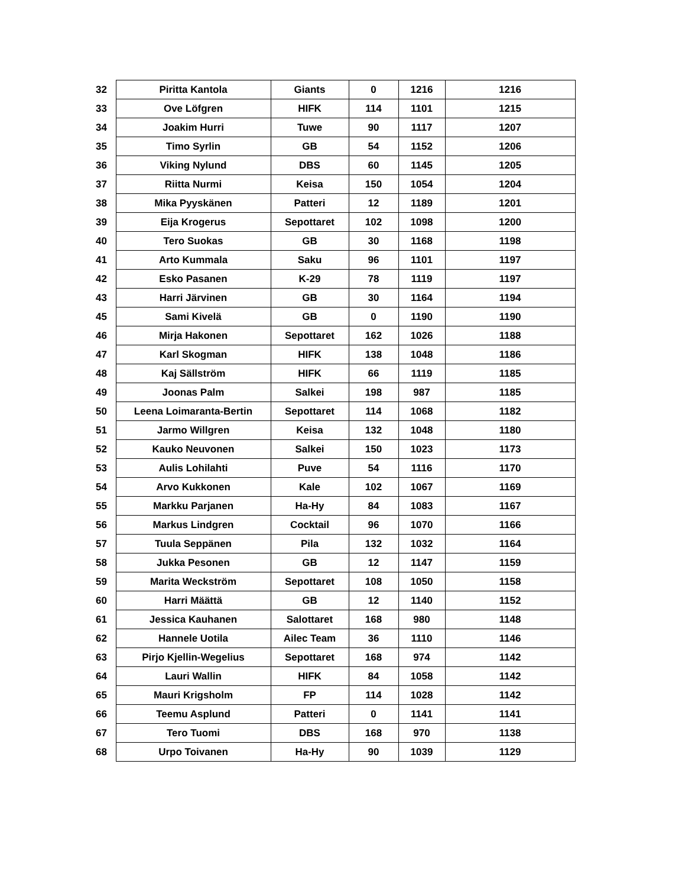| 32 | Piritta Kantola | Giants | 0 | 1216 | 1216 |
| 33 | Ove Löfgren | HIFK | 114 | 1101 | 1215 |
| 34 | Joakim Hurri | Tuwe | 90 | 1117 | 1207 |
| 35 | Timo Syrlin | GB | 54 | 1152 | 1206 |
| 36 | Viking Nylund | DBS | 60 | 1145 | 1205 |
| 37 | Riitta Nurmi | Keisa | 150 | 1054 | 1204 |
| 38 | Mika Pyyskänen | Patteri | 12 | 1189 | 1201 |
| 39 | Eija Krogerus | Sepottaret | 102 | 1098 | 1200 |
| 40 | Tero Suokas | GB | 30 | 1168 | 1198 |
| 41 | Arto Kummala | Saku | 96 | 1101 | 1197 |
| 42 | Esko Pasanen | K-29 | 78 | 1119 | 1197 |
| 43 | Harri Järvinen | GB | 30 | 1164 | 1194 |
| 45 | Sami Kivelä | GB | 0 | 1190 | 1190 |
| 46 | Mirja Hakonen | Sepottaret | 162 | 1026 | 1188 |
| 47 | Karl Skogman | HIFK | 138 | 1048 | 1186 |
| 48 | Kaj Sällström | HIFK | 66 | 1119 | 1185 |
| 49 | Joonas Palm | Salkei | 198 | 987 | 1185 |
| 50 | Leena Loimaranta-Bertin | Sepottaret | 114 | 1068 | 1182 |
| 51 | Jarmo Willgren | Keisa | 132 | 1048 | 1180 |
| 52 | Kauko Neuvonen | Salkei | 150 | 1023 | 1173 |
| 53 | Aulis Lohilahti | Puve | 54 | 1116 | 1170 |
| 54 | Arvo Kukkonen | Kale | 102 | 1067 | 1169 |
| 55 | Markku Parjanen | Ha-Hy | 84 | 1083 | 1167 |
| 56 | Markus Lindgren | Cocktail | 96 | 1070 | 1166 |
| 57 | Tuula Seppänen | Pila | 132 | 1032 | 1164 |
| 58 | Jukka Pesonen | GB | 12 | 1147 | 1159 |
| 59 | Marita Weckström | Sepottaret | 108 | 1050 | 1158 |
| 60 | Harri Määttä | GB | 12 | 1140 | 1152 |
| 61 | Jessica Kauhanen | Salottaret | 168 | 980 | 1148 |
| 62 | Hannele Uotila | Ailec Team | 36 | 1110 | 1146 |
| 63 | Pirjo Kjellin-Wegelius | Sepottaret | 168 | 974 | 1142 |
| 64 | Lauri Wallin | HIFK | 84 | 1058 | 1142 |
| 65 | Mauri Krigsholm | FP | 114 | 1028 | 1142 |
| 66 | Teemu Asplund | Patteri | 0 | 1141 | 1141 |
| 67 | Tero Tuomi | DBS | 168 | 970 | 1138 |
| 68 | Urpo Toivanen | Ha-Hy | 90 | 1039 | 1129 |